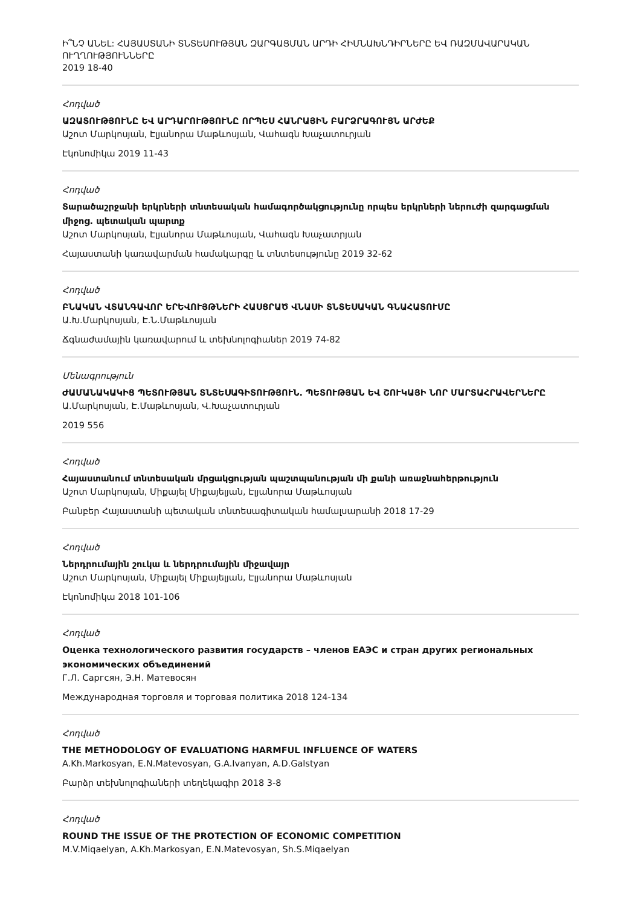Ի՞ՆՉ ԱՆԵԼ: ՀԱՅԱՍՏԱՆԻ ՏՆՏԵՍՈՒԹՅԱՆ ԶԱՐԳԱՑՄԱՆ ԱՐԴԻ ՀԻՄՆԱԽՆԴԻՐՆԵՐԸ ԵՎ ՌԱԶՄԱՎԱՐԱԿԱՆ ՈՒՂՂՈՒԹՅՈՒՆՆԵՐԸ
2019 18-40
Հոդված
ԱԶԱՏՈՒԹՅՈՒՆԸ ԵՎ ԱՐԴԱՐՈՒԹՅՈՒՆԸ ՈՐՊԵՍ ՀԱՆՐԱՅԻՆ ԲԱՐՁՐԱԳՈՒՅՆ ԱՐԺԵՔ
Աշոտ Մարկոսյան, Էլյանորա Մաթևոսյան, Վահագն Խաչատուրյան
Էկոնոմիկա 2019 11-43
Հոդված
Տարածաշրջանի երկրների տնտեսական համագործակցությունը որպես երկրների ներուժի զարգացման միջոց. պետական պարտք
Աշոտ Մարկոսյան, Էլյանորա Մաթևոսյան, Վահագն Խաչատրյան
Հայաստանի կառավարման համակարգը և տնտեսությունը 2019 32-62
Հոդված
ԲՆԱԿԱՆ ՎՏԱՆԳԱՎՈՐ ԵՐԵՎՈՒՅԹՆԵՐԻ ՀԱՍՑՐԱԾ ՎՆԱՍԻ ՏՆՏԵՍԱԿԱՆ ԳՆԱՀԱՏՈՒՄԸ
Ա.Խ.Մարկոսյան, Է.Ն.Մաթևոսյան
Ճգնաժամային կառավարում և տեխնոլոգիաներ 2019 74-82
Մենագրություն
ԺԱՄԱՆԱԿԱԿԻՑ ՊԵՏՈՒԹՅԱՆ ՏՆՏԵՍԱԳԻՏՈՒԹՅՈՒՆ. ՊԵՏՈՒԹՅԱՆ ԵՎ ՇՈՒԿԱՅԻ ՆՈՐ ՄԱՐՏԱՀՐԱՎԵՐՆԵՐԸ
Ա.Մարկոսյան, Է.Մաթևոսյան, Վ.Խաչատուրյան
2019 556
Հոդված
Հայաստանում տնտեսական մրցակցության պաշտպանության մի քանի առաջնահերթություն
Աշոտ Մարկոսյան, Միքայել Միքայելյան, Էլյանորա Մաթևոսյան
Բանբեր Հայաստանի պետական տնտեսագիտական համալսարանի 2018 17-29
Հոդված
Ներդրումային շուկա և ներդրումային միջավայր
Աշոտ Մարկոսյան, Միքայել Միքայելյան, Էլյանորա Մաթևոսյան
Էկոնոմիկա 2018 101-106
Հոդված
Оценка технологического развития государств – членов ЕАЭС и стран других региональных экономических объединений
Г.Л. Саргсян, Э.Н. Матевосян
Международная торговля и торговая политика 2018 124-134
Հոդված
THE METHODOLOGY OF EVALUATIONG HARMFUL INFLUENCE OF WATERS
A.Kh.Markosyan, E.N.Matevosyan, G.A.Ivanyan, A.D.Galstyan
Բարձր տեխնոլոգիաների տեղեկագիր 2018 3-8
Հոդված
ROUND THE ISSUE OF THE PROTECTION OF ECONOMIC COMPETITION
M.V.Miqaelyan, A.Kh.Markosyan, E.N.Matevosyan, Sh.S.Miqaelyan